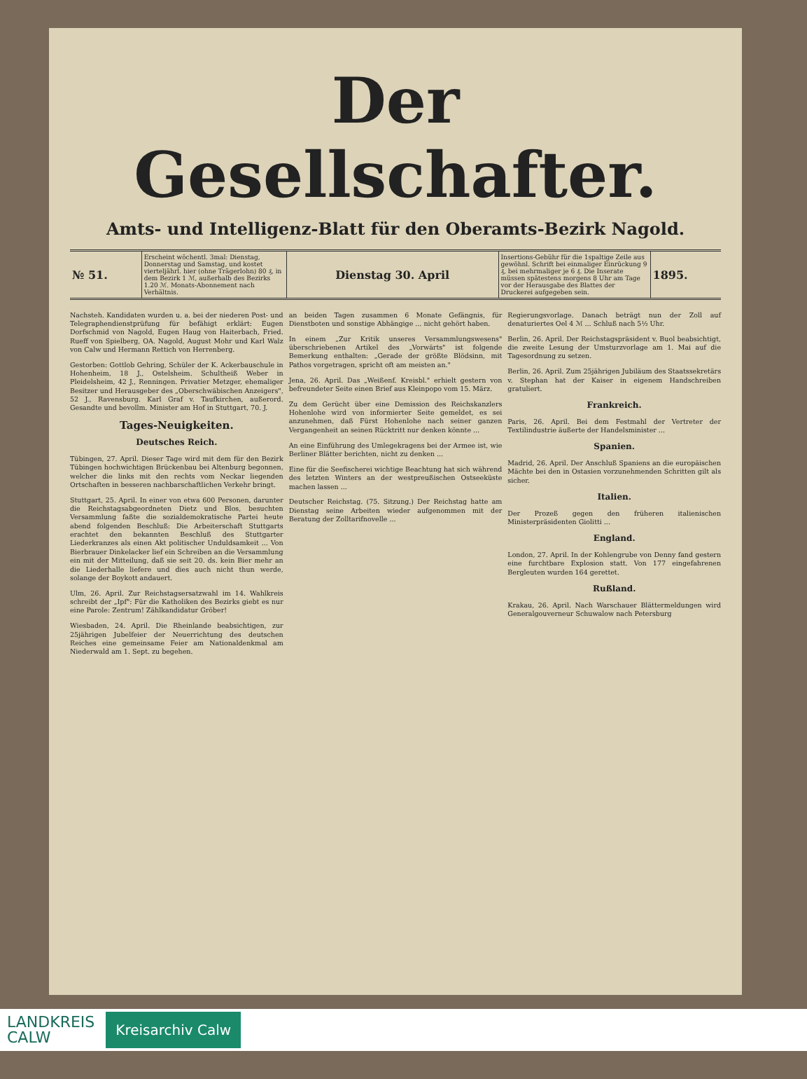Der Gesellschafter.
Amts- und Intelligenz-Blatt für den Oberamts-Bezirk Nagold.
| № 51. | Erscheint wöchentl. 3mal: Dienstag, Donnerstag und Samstag, und kostet vierteljährl. hier (ohne Trägerlohn) 80 ₰, in dem Bezirk 1 ℳ, außerhalb des Bezirks 1.20 ℳ. Monats-Abonnement nach Verhältnis. | Dienstag 30. April | Insertions-Gebühr für die 1spaltige Zeile aus gewöhnl. Schrift bei einmaliger Einrückung 9 ₰, bei mehrmaliger je 6 ₰. Die Inserate müssen spätestens morgens 8 Uhr am Tage vor der Herausgabe des Blattes der Druckerei aufgegeben sein. | 1895. |
Nachsteh. Kandidaten wurden u. a. bei der niederen Post- und Telegraphendienstprüfung für befähigt erklärt: Eugen Dorfschmid von Nagold, Eugen Haug von Haiterbach, Fried. Rueff von Spielberg, OA. Nagold, August Mohr und Karl Walz von Calw und Hermann Rettich von Herrenberg.
Gestorben: Gottlob Gehring, Schüler der K. Ackerbauschule in Hohenheim, 18 J., Ostelsheim. Schultheiß Weber in Pleidelsheim, 42 J., Renningen. Privatier Metzger, ehemaliger Besitzer und Herausgeber des „Oberschwäbischen Anzeigers", 52 J., Ravensburg. Karl Graf v. Taufkirchen, außerord. Gesandte und bevollm. Minister am Hof in Stuttgart, 70. J.
Tages-Neuigkeiten.
Deutsches Reich.
Tübingen, 27. April. Dieser Tage wird mit dem für den Bezirk Tübingen hochwichtigen Brückenbau bei Altenburg begonnen, welcher die links mit den rechts vom Neckar liegenden Ortschaften in besseren nachbarschaftlichen Verkehr bringt.
Stuttgart, 25. April. In einer von etwa 600 Personen, darunter die Reichstagsabgeordneten Dietz und Blos, besuchten Versammlung faßte die sozialdemokratische Partei heute abend folgenden Beschluß: Die Arbeiterschaft Stuttgarts erachtet den bekannten Beschluß des Stuttgarter Liederkranzes als einen Akt politischer Unduldsamkeit ... Von Bierbrauer Dinkelacker lief ein Schreiben an die Versammlung ein mit der Mitteilung, daß sie seit 20. ds. kein Bier mehr an die Liederhalle liefere und dies auch nicht thun werde, solange der Boykott andauert.
Ulm, 26. April. Zur Reichstagsersatzwahl im 14. Wahlkreis schreibt der „Ipf": Für die Katholiken des Bezirks giebt es nur eine Parole: Zentrum! Zählkandidatur Gröber!
Wiesbaden, 24. April. Die Rheinlande beabsichtigen, zur 25jährigen Jubelfeier der Neuerrichtung des deutschen Reiches eine gemeinsame Feier am Nationaldenkmal am Niederwald am 1. Sept. zu begehen.
an beiden Tagen zusammen 6 Monate Gefängnis, für Dienstboten und sonstige Abhängige ... nicht gehört haben.
In einem „Zur Kritik unseres Versammlungswesens" überschriebenen Artikel des „Vorwärts" ist folgende Bemerkung enthalten: „Gerade der größte Blödsinn, mit Pathos vorgetragen, spricht oft am meisten an."
Jena, 26. April. Das „Weißenf. Kreisbl." erhielt gestern von befreundeter Seite einen Brief aus Kleinpopo vom 15. März.
Zu dem Gerücht über eine Demission des Reichskanzlers Hohenlohe wird von informierter Seite gemeldet, es sei anzunehmen, daß Fürst Hohenlohe nach seiner ganzen Vergangenheit an seinen Rücktritt nur denken könnte ...
An eine Einführung des Umlegekragens bei der Armee ist, wie Berliner Blätter berichten, nicht zu denken ...
Eine für die Seefischerei wichtige Beachtung hat sich während des letzten Winters an der westpreußischen Ostseeküste machen lassen ...
Deutscher Reichstag. (75. Sitzung.) Der Reichstag hatte am Dienstag seine Arbeiten wieder aufgenommen mit der Beratung der Zolltarifnovelle ...
Regierungsvorlage. Danach beträgt nun der Zoll auf denaturiertes Oel 4 ℳ ... Schluß nach 5½ Uhr.
Berlin, 26. April. Der Reichstagspräsident v. Buol beabsichtigt, die zweite Lesung der Umsturzvorlage am 1. Mai auf die Tagesordnung zu setzen.
Berlin, 26. April. Zum 25jährigen Jubiläum des Staatssekretärs v. Stephan hat der Kaiser in eigenem Handschreiben gratuliert.
Frankreich.
Paris, 26. April. Bei dem Festmahl der Vertreter der Textilindustrie äußerte der Handelsminister ...
Spanien.
Madrid, 26. April. Der Anschluß Spaniens an die europäischen Mächte bei den in Ostasien vorzunehmenden Schritten gilt als sicher.
Italien.
Der Prozeß gegen den früheren italienischen Ministerpräsidenten Giolitti ...
England.
London, 27. April. In der Kohlengrube von Denny fand gestern eine furchtbare Explosion statt. Von 177 eingefahrenen Bergleuten wurden 164 gerettet.
Rußland.
Krakau, 26. April. Nach Warschauer Blättermeldungen wird Generalgouverneur Schuwalow nach Petersburg
LANDKREIS
CALW
Kreisarchiv Calw